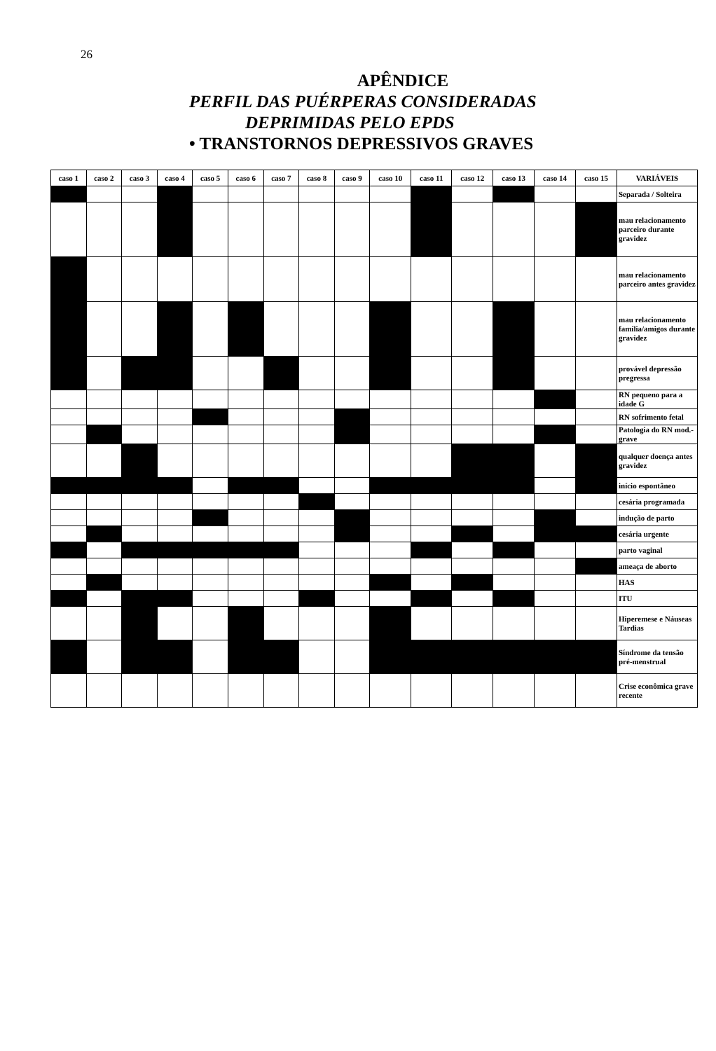26
APÊNDICE
PERFIL DAS PUÉRPERAS CONSIDERADAS
DEPRIMIDAS PELO EPDS
• TRANSTORNOS DEPRESSIVOS GRAVES
| caso 1 | caso 2 | caso 3 | caso 4 | caso 5 | caso 6 | caso 7 | caso 8 | caso 9 | caso 10 | caso 11 | caso 12 | caso 13 | caso 14 | caso 15 | VARIÁVEIS |
| --- | --- | --- | --- | --- | --- | --- | --- | --- | --- | --- | --- | --- | --- | --- | --- |
| | | | | | | | | | | | | | | | Separada / Solteira |
| | | | | | | | | | | | | | | | mau relacionamento parceiro durante gravidez |
| | | | | | | | | | | | | | | | mau relacionamento parceiro antes gravidez |
| | | | | | | | | | | | | | | | mau relacionamento família/amigos durante gravidez |
| | | | | | | | | | | | | | | | provável depressão pregressa |
| | | | | | | | | | | | | | | | RN pequeno para a idade G |
| | | | | | | | | | | | | | | | RN sofrimento fetal |
| | | | | | | | | | | | | | | | Patologia do RN mod.-grave |
| | | | | | | | | | | | | | | | qualquer doença antes gravidez |
| | | | | | | | | | | | | | | | início espontâneo |
| | | | | | | | | | | | | | | | cesária programada |
| | | | | | | | | | | | | | | | indução de parto |
| | | | | | | | | | | | | | | | cesária urgente |
| | | | | | | | | | | | | | | | parto vaginal |
| | | | | | | | | | | | | | | | ameaça de aborto |
| | | | | | | | | | | | | | | | HAS |
| | | | | | | | | | | | | | | | ITU |
| | | | | | | | | | | | | | | | Hiperemese e Náuseas Tardias |
| | | | | | | | | | | | | | | | Síndrome da tensão pré-menstrual |
| | | | | | | | | | | | | | | | Crise econômica grave recente |